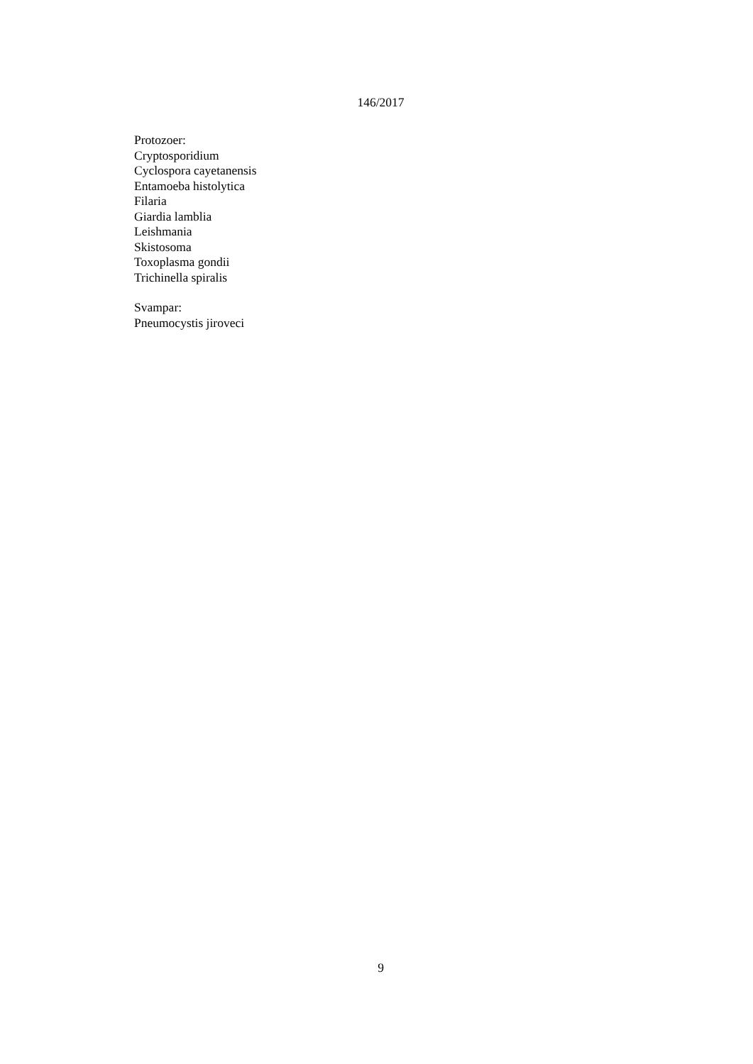146/2017
Protozoer:
Cryptosporidium
Cyclospora cayetanensis
Entamoeba histolytica
Filaria
Giardia lamblia
Leishmania
Skistosoma
Toxoplasma gondii
Trichinella spiralis
Svampar:
Pneumocystis jiroveci
9